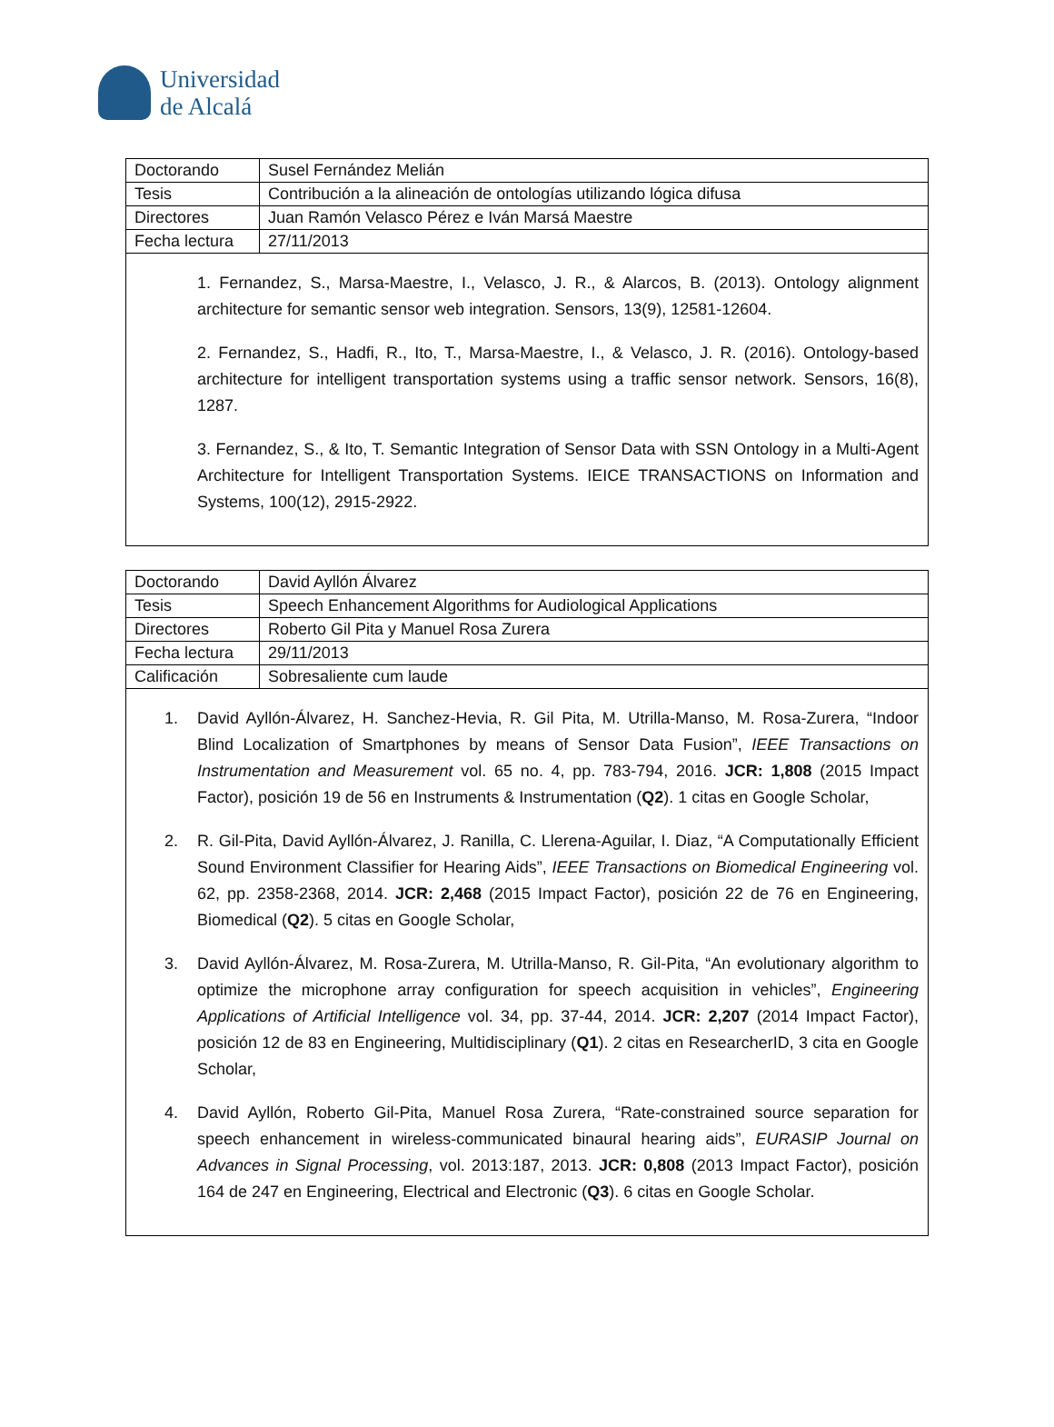Universidad
de Alcalá
| Doctorando | Susel Fernández Melián |
| Tesis | Contribución a la alineación de ontologías utilizando lógica difusa |
| Directores | Juan Ramón Velasco Pérez e Iván Marsá Maestre |
| Fecha lectura | 27/11/2013 |
1. Fernandez, S., Marsa-Maestre, I., Velasco, J. R., & Alarcos, B. (2013). Ontology alignment architecture for semantic sensor web integration. Sensors, 13(9), 12581-12604.
2. Fernandez, S., Hadfi, R., Ito, T., Marsa-Maestre, I., & Velasco, J. R. (2016). Ontology-based architecture for intelligent transportation systems using a traffic sensor network. Sensors, 16(8), 1287.
3. Fernandez, S., & Ito, T. Semantic Integration of Sensor Data with SSN Ontology in a Multi-Agent Architecture for Intelligent Transportation Systems. IEICE TRANSACTIONS on Information and Systems, 100(12), 2915-2922.
| Doctorando | David Ayllón Álvarez |
| Tesis | Speech Enhancement Algorithms for Audiological Applications |
| Directores | Roberto Gil Pita y Manuel Rosa Zurera |
| Fecha lectura | 29/11/2013 |
| Calificación | Sobresaliente cum laude |
1. David Ayllón-Álvarez, H. Sanchez-Hevia, R. Gil Pita, M. Utrilla-Manso, M. Rosa-Zurera, “Indoor Blind Localization of Smartphones by means of Sensor Data Fusion”, IEEE Transactions on Instrumentation and Measurement vol. 65 no. 4, pp. 783-794, 2016. JCR: 1,808 (2015 Impact Factor), posición 19 de 56 en Instruments & Instrumentation (Q2). 1 citas en Google Scholar,
2. R. Gil-Pita, David Ayllón-Álvarez, J. Ranilla, C. Llerena-Aguilar, I. Diaz, “A Computationally Efficient Sound Environment Classifier for Hearing Aids”, IEEE Transactions on Biomedical Engineering vol. 62, pp. 2358-2368, 2014. JCR: 2,468 (2015 Impact Factor), posición 22 de 76 en Engineering, Biomedical (Q2). 5 citas en Google Scholar,
3. David Ayllón-Álvarez, M. Rosa-Zurera, M. Utrilla-Manso, R. Gil-Pita, “An evolutionary algorithm to optimize the microphone array configuration for speech acquisition in vehicles”, Engineering Applications of Artificial Intelligence vol. 34, pp. 37-44, 2014. JCR: 2,207 (2014 Impact Factor), posición 12 de 83 en Engineering, Multidisciplinary (Q1). 2 citas en ResearcherID, 3 cita en Google Scholar,
4. David Ayllón, Roberto Gil-Pita, Manuel Rosa Zurera, “Rate-constrained source separation for speech enhancement in wireless-communicated binaural hearing aids”, EURASIP Journal on Advances in Signal Processing, vol. 2013:187, 2013. JCR: 0,808 (2013 Impact Factor), posición 164 de 247 en Engineering, Electrical and Electronic (Q3). 6 citas en Google Scholar.